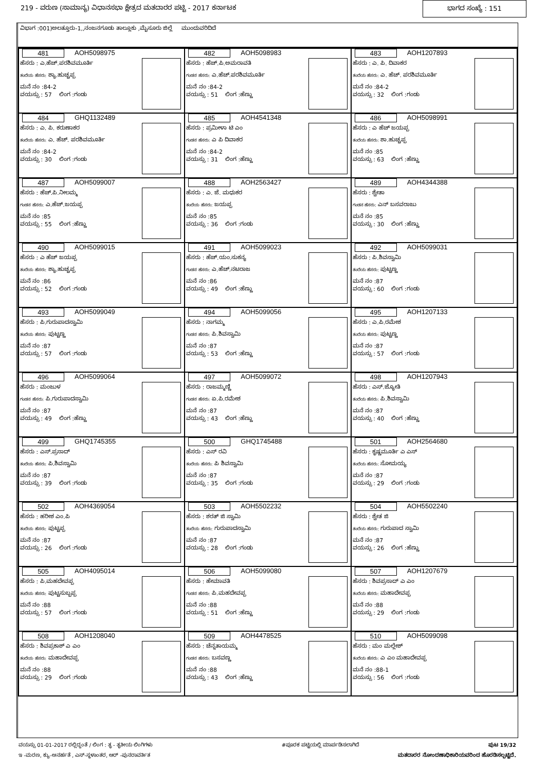219 - ವರುಣ (ಸಾಮಾನ್ಯ) ವಿಧಾನಸಭಾ ಕ್ಷೇತ್ರದ ಮತದಾರರ ಪಟ್ಟಿ - 2017 ಕರ್ನಾಟಕ ಭಾಗದ ಸಂಖ್ಯೆ : 151
ವಿಭಾಗ :001)ಅಲತ್ತೂರು-1,,ನಂಜನಗೂಡು ತಾಲ್ಲೂಕು ,ಮೈಸೂರು ಜಿಲ್ಲೆ ಮುಂದುವರಿದಿದೆ
| 481 AOH5098975 ಹೆಸರು : ಎ.ಹೆಚ್.ಪರಶಿವಮೂರ್ತಿ ತಂದೆಯ ಹೆಸರು: ಶ್ಯಾ.ಹುಚ್ಚಪ್ಪ ಮನೆ ನಂ :84-2 ವಯಸ್ಸು : 57 ಲಿಂಗ :ಗಂಡು | 482 AOH5098983 ಹೆಸರು : ಹೆಚ್.ಪಿ.ಅಮರಾವತಿ ಗಂಡನ ಹೆಸರು: ಎ.ಹೆಚ್.ಪರಶಿವಮೂರ್ತಿ ಮನೆ ನಂ :84-2 ವಯಸ್ಸು : 51 ಲಿಂಗ :ಹೆಣ್ಣು | 483 AOH1207893 ಹೆಸರು : ಎ. ಪಿ. ದಿವಾಕರ ತಂದೆಯ ಹೆಸರು: ಎ. ಹೆಚ್. ಪರಶಿವಮೂರ್ತಿ ಮನೆ ನಂ :84-2 ವಯಸ್ಸು : 32 ಲಿಂಗ :ಗಂಡು |
| 484 GHQ1132489 ಹೆಸರು : ಎ. ಪಿ. ಕರುಣಾಕರ ತಂದೆಯ ಹೆಸರು: ಎ. ಹೆಚ್. ಪರಶಿವಮೂರ್ತಿ ಮನೆ ನಂ :84-2 ವಯಸ್ಸು : 30 ಲಿಂಗ :ಗಂಡು | 485 AOH4541348 ಹೆಸರು : ಪ್ರಮೀಳಾ ಟಿ ಎಂ ಗಂಡನ ಹೆಸರು: ಎ ಪಿ ದಿವಾಕರ ಮನೆ ನಂ :84-2 ವಯಸ್ಸು : 31 ಲಿಂಗ :ಹೆಣ್ಣು | 486 AOH5098991 ಹೆಸರು : ಎ ಹೆಚ್ ಜಯಪ್ಪ ತಂದೆಯ ಹೆಸರು: ಶಾ.ಹುಚ್ಚಪ್ಪ ಮನೆ ನಂ :85 ವಯಸ್ಸು : 63 ಲಿಂಗ :ಹೆಣ್ಣು |
| 487 AOH5099007 ಹೆಸರು : ಹೆಚ್.ಪಿ.ನೀಲಮ್ಮ ಗಂಡನ ಹೆಸರು: ಎ.ಹೆಚ್.ಜಯಪ್ಪ ಮನೆ ನಂ :85 ವಯಸ್ಸು : 55 ಲಿಂಗ :ಹೆಣ್ಣು | 488 AOH2563427 ಹೆಸರು : ಎ. ಜೆ. ಮಧುಕರ ತಂದೆಯ ಹೆಸರು: ಜಯಪ್ಪ ಮನೆ ನಂ :85 ವಯಸ್ಸು : 36 ಲಿಂಗ :ಗಂಡು | 489 AOH4344388 ಹೆಸರು : ಶ್ವೇತಾ ಗಂಡನ ಹೆಸರು: ಎನ್ ಬಸವರಾಜು ಮನೆ ನಂ :85 ವಯಸ್ಸು : 30 ಲಿಂಗ :ಹೆಣ್ಣು |
| 490 AOH5099015 ಹೆಸರು : ಎ ಹೆಚ್ ಜಯಪ್ಪ ತಂದೆಯ ಹೆಸರು: ಶ್ಯಾ.ಹುಚ್ಚಪ್ಪ ಮನೆ ನಂ :86 ವಯಸ್ಸು : 52 ಲಿಂಗ :ಗಂಡು | 491 AOH5099023 ಹೆಸರು : ಹೆಚ್.ಯಂ.ಸುಕನ್ಯ ಗಂಡನ ಹೆಸರು: ಎ.ಹೆಚ್.ನಟರಾಜ ಮನೆ ನಂ :86 ವಯಸ್ಸು : 49 ಲಿಂಗ :ಹೆಣ್ಣು | 492 AOH5099031 ಹೆಸರು : ಪಿ.ಶಿವಸ್ವಾಮಿ ತಂದೆಯ ಹೆಸರು: ಪುಟ್ಟಣ್ಣ ಮನೆ ನಂ :87 ವಯಸ್ಸು : 60 ಲಿಂಗ :ಗಂಡು |
| 493 AOH5099049 ಹೆಸರು : ಪಿ.ಗುರುಪಾದಸ್ವಾಮಿ ತಂದೆಯ ಹೆಸರು: ಪುಟ್ಟಣ್ಣ ಮನೆ ನಂ :87 ವಯಸ್ಸು : 57 ಲಿಂಗ :ಗಂಡು | 494 AOH5099056 ಹೆಸರು : ನಾಗಮ್ಮ ಗಂಡನ ಹೆಸರು: ಪಿ.ಶಿವಸ್ವಾಮಿ ಮನೆ ನಂ :87 ವಯಸ್ಸು : 53 ಲಿಂಗ :ಹೆಣ್ಣು | 495 AOH1207133 ಹೆಸರು : ಎ.ಪಿ.ರಮೇಶ ತಂದೆಯ ಹೆಸರು: ಪುಟ್ಟಣ್ಣ ಮನೆ ನಂ :87 ವಯಸ್ಸು : 57 ಲಿಂಗ :ಗಂಡು |
| 496 AOH5099064 ಹೆಸರು : ಮಂಜುಳ ಗಂಡನ ಹೆಸರು: ಪಿ.ಗುರುಪಾದಸ್ವಾಮಿ ಮನೆ ನಂ :87 ವಯಸ್ಸು : 49 ಲಿಂಗ :ಹೆಣ್ಣು | 497 AOH5099072 ಹೆಸರು : ರಾಜಮ್ಮಣ್ಣಿ ಗಂಡನ ಹೆಸರು: ಏ.ಪಿ.ರಮೇಶ ಮನೆ ನಂ :87 ವಯಸ್ಸು : 43 ಲಿಂಗ :ಹೆಣ್ಣು | 498 AOH1207943 ಹೆಸರು : ಎಸ್.ಜ್ಯೋತಿ ತಂದೆಯ ಹೆಸರು: ಪಿ.ಶಿವಸ್ವಾಮಿ ಮನೆ ನಂ :87 ವಯಸ್ಸು : 40 ಲಿಂಗ :ಹೆಣ್ಣು |
| 499 GHQ1745355 ಹೆಸರು : ಎಸ್.ಪ್ರಸಾದ್ ತಂದೆಯ ಹೆಸರು: ಪಿ.ಶಿವಸ್ವಾಮಿ ಮನೆ ನಂ :87 ವಯಸ್ಸು : 39 ಲಿಂಗ :ಗಂಡು | 500 GHQ1745488 ಹೆಸರು : ಎಸ್ ರವಿ ತಂದೆಯ ಹೆಸರು: ಪಿ ಶಿವಸ್ವಾಮಿ ಮನೆ ನಂ :87 ವಯಸ್ಸು : 35 ಲಿಂಗ :ಗಂಡು | 501 AOH2564680 ಹೆಸರು : ಕೃಷ್ಣಮೂರ್ತಿ ಎ ಎಸ್ ತಂದೆಯ ಹೆಸರು: ಸೋಮಯ್ಯ ಮನೆ ನಂ :87 ವಯಸ್ಸು : 29 ಲಿಂಗ :ಗಂಡು |
| 502 AOH4369054 ಹೆಸರು : ಹರೀಶ ಎಂ.ಪಿ ತಂದೆಯ ಹೆಸರು: ಪುಟ್ಟಪ್ಪ ಮನೆ ನಂ :87 ವಯಸ್ಸು : 26 ಲಿಂಗ :ಗಂಡು | 503 AOH5502232 ಹೆಸರು : ಶರತ್ ಜಿ ಸ್ವಾಮಿ ತಂದೆಯ ಹೆಸರು: ಗುರುಪಾದಸ್ವಾಮಿ ಮನೆ ನಂ :87 ವಯಸ್ಸು : 28 ಲಿಂಗ :ಗಂಡು | 504 AOH5502240 ಹೆಸರು : ಶ್ವೇತ ಜಿ ತಂದೆಯ ಹೆಸರು: ಗುರುಪಾದ ಸ್ವಾಮಿ ಮನೆ ನಂ :87 ವಯಸ್ಸು : 26 ಲಿಂಗ :ಹೆಣ್ಣು |
| 505 AOH4095014 ಹೆಸರು : ಪಿ.ಮಹದೇವಪ್ಪ ತಂದೆಯ ಹೆಸರು: ಪುಟ್ಟಸುಬ್ಬಪ್ಪ ಮನೆ ನಂ :88 ವಯಸ್ಸು : 57 ಲಿಂಗ :ಗಂಡು | 506 AOH5099080 ಹೆಸರು : ಹೇಮಾವತಿ ಗಂಡನ ಹೆಸರು: ಪಿ.ಮಹದೇವಪ್ಪ ಮನೆ ನಂ :88 ವಯಸ್ಸು : 51 ಲಿಂಗ :ಹೆಣ್ಣು | 507 AOH1207679 ಹೆಸರು : ಶಿವಪ್ರಸಾದ್ ಎ ಎಂ ತಂದೆಯ ಹೆಸರು: ಮಹಾದೇವಪ್ಪ ಮನೆ ನಂ :88 ವಯಸ್ಸು : 29 ಲಿಂಗ :ಗಂಡು |
| 508 AOH1208040 ಹೆಸರು : ಶಿವಪ್ರಕಾಶ್ ಎ ಎಂ ತಂದೆಯ ಹೆಸರು: ಮಹಾದೇವಪ್ಪ ಮನೆ ನಂ :88 ವಯಸ್ಸು : 29 ಲಿಂಗ :ಗಂಡು | 509 AOH4478525 ಹೆಸರು : ಚೆನ್ನತಾಯಮ್ಮ ಗಂಡನ ಹೆಸರು: ಬಸವಣ್ಣ ಮನೆ ನಂ :88 ವಯಸ್ಸು : 43 ಲಿಂಗ :ಹೆಣ್ಣು | 510 AOH5099098 ಹೆಸರು : ಮಂ ಮಲ್ಲೇಶ್ ತಂದೆಯ ಹೆಸರು: ಎ ಎಂ ಮಹಾದೇವಪ್ಪ ಮನೆ ನಂ :88-1 ವಯಸ್ಸು : 56 ಲಿಂಗ :ಗಂಡು |
ವಯಸ್ಸು 01-01-2017 ರಲ್ಲಿದ್ದಂತೆ / ಲಿಂಗ : ತೃ - ತೃತೀಯ ಲಿಂಗಿಗಳು #ಪೂರಕ ಪಟ್ಟಿಯಲ್ಲಿ ಮಾರ್ಪಡಿಸಲಾಗಿದೆ ಪುಟ 19/32
ಇ -ಮರಣ, ಕ್ಯು-ಅನರ್ಹತೆ , ಎಸ್-ಸ್ಥಳಾಂತರ, ಆರ್ -ಪುನರಾವರ್ತಿತ ಮತದಾರರ ನೋಂದಣಾಧಿಕಾರಿಯವರಿಂದ ಹೊರಡಿಸಲ್ಪಟ್ಟಿದೆ.